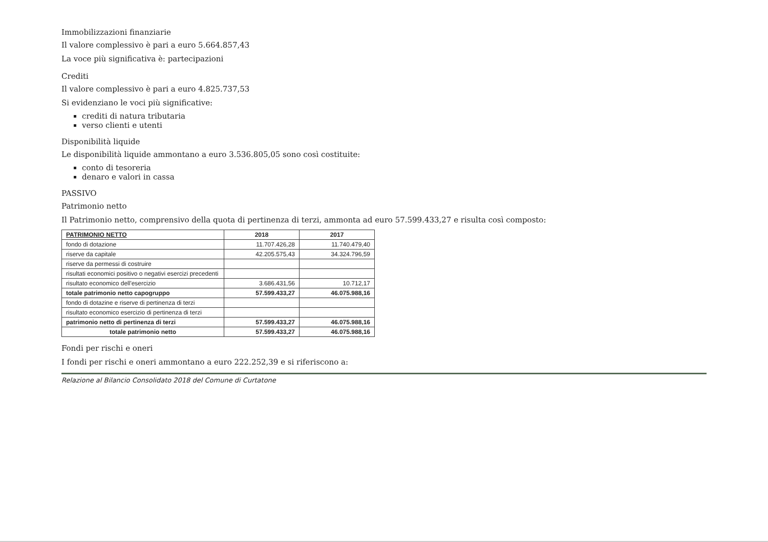Immobilizzazioni finanziarie
Il valore complessivo è pari a euro 5.664.857,43
La voce più significativa è: partecipazioni
Crediti
Il valore complessivo è pari a euro 4.825.737,53
Si evidenziano le voci più significative:
crediti di natura tributaria
verso clienti e utenti
Disponibilità liquide
Le disponibilità liquide ammontano a euro 3.536.805,05 sono così costituite:
conto di tesoreria
denaro e valori in cassa
PASSIVO
Patrimonio netto
Il Patrimonio netto, comprensivo della quota di pertinenza di terzi, ammonta ad euro 57.599.433,27 e risulta così composto:
| PATRIMONIO NETTO | 2018 | 2017 |
| --- | --- | --- |
| fondo di dotazione | 11.707.426,28 | 11.740.479,40 |
| riserve da capitale | 42.205.575,43 | 34.324.796,59 |
| riserve da permessi di costruire | | |
| risultati economici positivo o negativi esercizi precedenti | | |
| risultato economico dell'esercizio | 3.686.431,56 | 10.712,17 |
| totale patrimonio netto capogruppo | 57.599.433,27 | 46.075.988,16 |
| fondo di dotazine e riserve di pertinenza di terzi | | |
| risultato economico esercizio di pertinenza di terzi | | |
| patrimonio netto di pertinenza di terzi | 57.599.433,27 | 46.075.988,16 |
| totale patrimonio netto | 57.599.433,27 | 46.075.988,16 |
Fondi per rischi e oneri
I fondi per rischi e oneri ammontano a euro 222.252,39 e si riferiscono a:
Relazione al Bilancio Consolidato 2018 del Comune di Curtatone